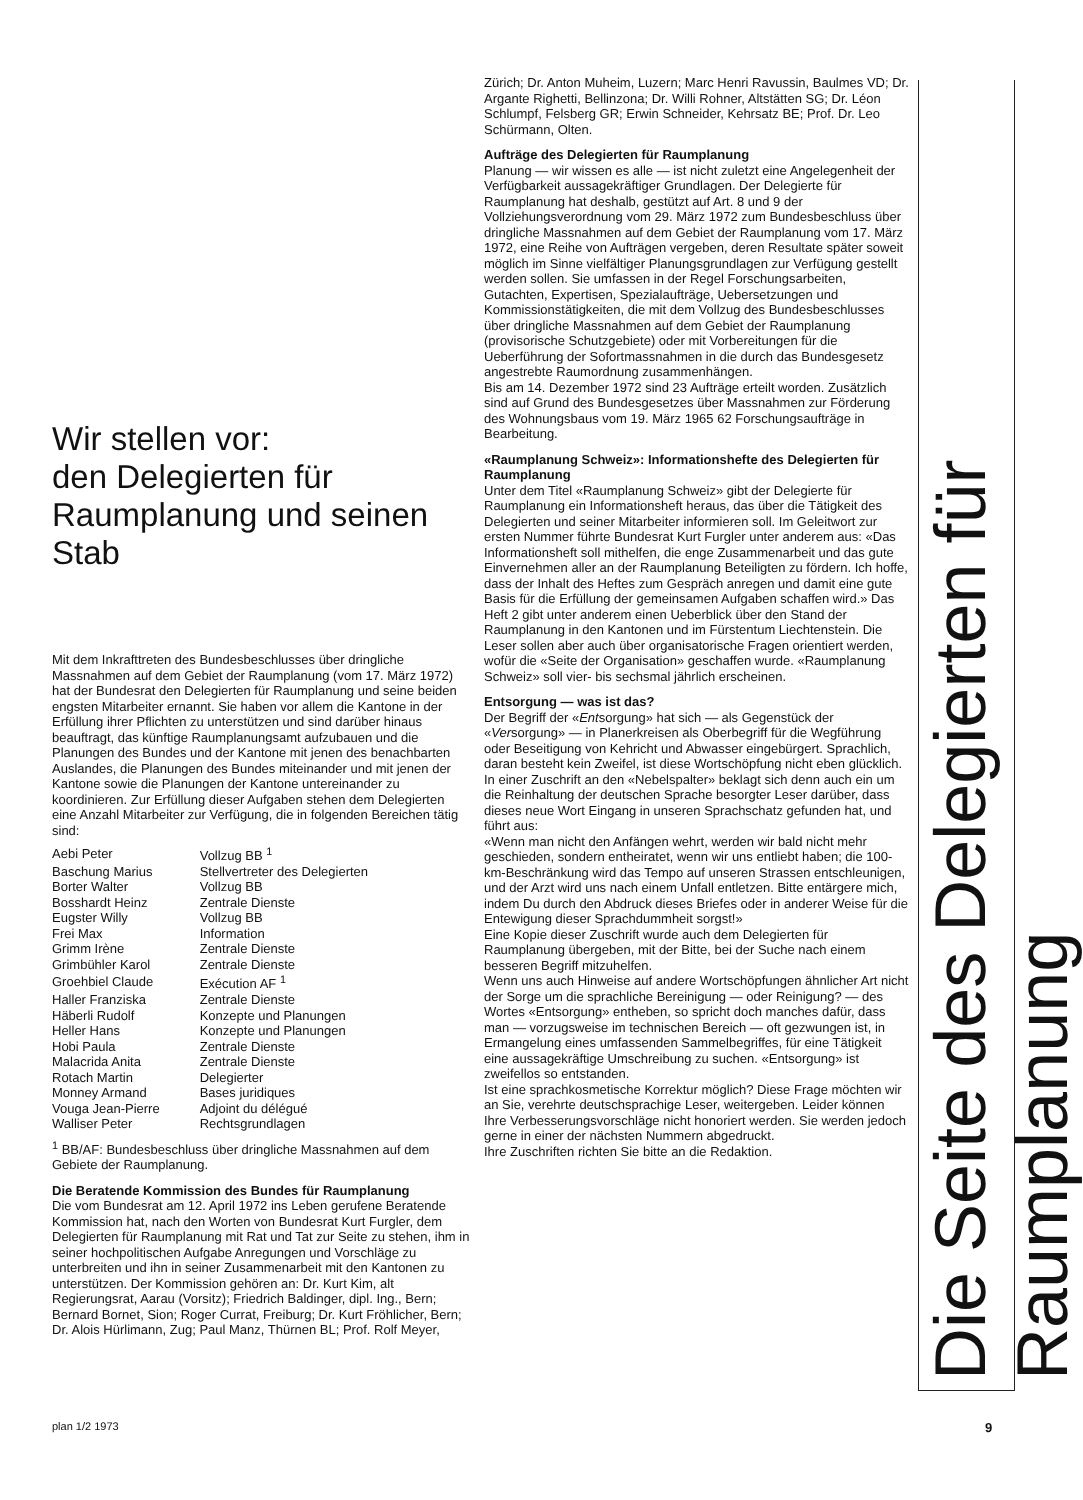Wir stellen vor:
den Delegierten für
Raumplanung und seinen
Stab
Mit dem Inkrafttreten des Bundesbeschlusses über dringliche Massnahmen auf dem Gebiet der Raumplanung (vom 17. März 1972) hat der Bundesrat den Delegierten für Raumplanung und seine beiden engsten Mitarbeiter ernannt. Sie haben vor allem die Kantone in der Erfüllung ihrer Pflichten zu unterstützen und sind darüber hinaus beauftragt, das künftige Raumplanungsamt aufzubauen und die Planungen des Bundes und der Kantone mit jenen des benachbarten Auslandes, die Planungen des Bundes miteinander und mit jenen der Kantone sowie die Planungen der Kantone untereinander zu koordinieren. Zur Erfüllung dieser Aufgaben stehen dem Delegierten eine Anzahl Mitarbeiter zur Verfügung, die in folgenden Bereichen tätig sind:
| Aebi Peter | Vollzug BB <sup>1</sup> |
| Baschung Marius | Stellvertreter des Delegierten |
| Borter Walter | Vollzug BB |
| Bosshardt Heinz | Zentrale Dienste |
| Eugster Willy | Vollzug BB |
| Frei Max | Information |
| Grimm Irène | Zentrale Dienste |
| Grimbühler Karol | Zentrale Dienste |
| Groehbiel Claude | Exécution AF <sup>1</sup> |
| Haller Franziska | Zentrale Dienste |
| Häberli Rudolf | Konzepte und Planungen |
| Heller Hans | Konzepte und Planungen |
| Hobi Paula | Zentrale Dienste |
| Malacrida Anita | Zentrale Dienste |
| Rotach Martin | Delegierter |
| Monney Armand | Bases juridiques |
| Vouga Jean-Pierre | Adjoint du délégué |
| Walliser Peter | Rechtsgrundlagen |
<sup>1</sup> BB/AF: Bundesbeschluss über dringliche Massnahmen auf dem Gebiete der Raumplanung.
Die Beratende Kommission des Bundes für Raumplanung
Die vom Bundesrat am 12. April 1972 ins Leben gerufene Beratende Kommission hat, nach den Worten von Bundesrat Kurt Furgler, dem Delegierten für Raumplanung mit Rat und Tat zur Seite zu stehen, ihm in seiner hochpolitischen Aufgabe Anregungen und Vorschläge zu unterbreiten und ihn in seiner Zusammenarbeit mit den Kantonen zu unterstützen. Der Kommission gehören an: Dr. Kurt Kim, alt Regierungsrat, Aarau (Vorsitz); Friedrich Baldinger, dipl. Ing., Bern; Bernard Bornet, Sion; Roger Currat, Freiburg; Dr. Kurt Fröhlicher, Bern; Dr. Alois Hürlimann, Zug; Paul Manz, Thürnen BL; Prof. Rolf Meyer,
Zürich; Dr. Anton Muheim, Luzern; Marc Henri Ravussin, Baulmes VD; Dr. Argante Righetti, Bellinzona; Dr. Willi Rohner, Altstätten SG; Dr. Léon Schlumpf, Felsberg GR; Erwin Schneider, Kehrsatz BE; Prof. Dr. Leo Schürmann, Olten.
Aufträge des Delegierten für Raumplanung
Planung — wir wissen es alle — ist nicht zuletzt eine Angelegenheit der Verfügbarkeit aussagekräftiger Grundlagen. Der Delegierte für Raumplanung hat deshalb, gestützt auf Art. 8 und 9 der Vollziehungsverordnung vom 29. März 1972 zum Bundesbeschluss über dringliche Massnahmen auf dem Gebiet der Raumplanung vom 17. März 1972, eine Reihe von Aufträgen vergeben, deren Resultate später soweit möglich im Sinne vielfältiger Planungsgrundlagen zur Verfügung gestellt werden sollen. Sie umfassen in der Regel Forschungsarbeiten, Gutachten, Expertisen, Spezialaufträge, Uebersetzungen und Kommissionstätigkeiten, die mit dem Vollzug des Bundesbeschlusses über dringliche Massnahmen auf dem Gebiet der Raumplanung (provisorische Schutzgebiete) oder mit Vorbereitungen für die Ueberführung der Sofortmassnahmen in die durch das Bundesgesetz angestrebte Raumordnung zusammenhängen.
Bis am 14. Dezember 1972 sind 23 Aufträge erteilt worden. Zusätzlich sind auf Grund des Bundesgesetzes über Massnahmen zur Förderung des Wohnungsbaus vom 19. März 1965 62 Forschungsaufträge in Bearbeitung.
«Raumplanung Schweiz»: Informationshefte des Delegierten für Raumplanung
Unter dem Titel «Raumplanung Schweiz» gibt der Delegierte für Raumplanung ein Informationsheft heraus, das über die Tätigkeit des Delegierten und seiner Mitarbeiter informieren soll. Im Geleitwort zur ersten Nummer führte Bundesrat Kurt Furgler unter anderem aus: «Das Informationsheft soll mithelfen, die enge Zusammenarbeit und das gute Einvernehmen aller an der Raumplanung Beteiligten zu fördern. Ich hoffe, dass der Inhalt des Heftes zum Gespräch anregen und damit eine gute Basis für die Erfüllung der gemeinsamen Aufgaben schaffen wird.» Das Heft 2 gibt unter anderem einen Ueberblick über den Stand der Raumplanung in den Kantonen und im Fürstentum Liechtenstein. Die Leser sollen aber auch über organisatorische Fragen orientiert werden, wofür die «Seite der Organisation» geschaffen wurde. «Raumplanung Schweiz» soll vier- bis sechsmal jährlich erscheinen.
Entsorgung — was ist das?
Der Begriff der «Entsorgung» hat sich — als Gegenstück der «Versorgung» — in Planerkreisen als Oberbegriff für die Wegführung oder Beseitigung von Kehricht und Abwasser eingebürgert. Sprachlich, daran besteht kein Zweifel, ist diese Wortschöpfung nicht eben glücklich.
In einer Zuschrift an den «Nebelspalter» beklagt sich denn auch ein um die Reinhaltung der deutschen Sprache besorgter Leser darüber, dass dieses neue Wort Eingang in unseren Sprachschatz gefunden hat, und führt aus:
«Wenn man nicht den Anfängen wehrt, werden wir bald nicht mehr geschieden, sondern entheiratet, wenn wir uns entliebt haben; die 100-km-Beschränkung wird das Tempo auf unseren Strassen entschleunigen, und der Arzt wird uns nach einem Unfall entletzen. Bitte entärgere mich, indem Du durch den Abdruck dieses Briefes oder in anderer Weise für die Entewigung dieser Sprachdummheit sorgst!»
Eine Kopie dieser Zuschrift wurde auch dem Delegierten für Raumplanung übergeben, mit der Bitte, bei der Suche nach einem besseren Begriff mitzuhelfen.
Wenn uns auch Hinweise auf andere Wortschöpfungen ähnlicher Art nicht der Sorge um die sprachliche Bereinigung — oder Reinigung? — des Wortes «Entsorgung» entheben, so spricht doch manches dafür, dass man — vorzugsweise im technischen Bereich — oft gezwungen ist, in Ermangelung eines umfassenden Sammelbegriffes, für eine Tätigkeit eine aussagekräftige Umschreibung zu suchen. «Entsorgung» ist zweifellos so entstanden.
Ist eine sprachkosmetische Korrektur möglich? Diese Frage möchten wir an Sie, verehrte deutschsprachige Leser, weitergeben. Leider können Ihre Verbesserungsvorschläge nicht honoriert werden. Sie werden jedoch gerne in einer der nächsten Nummern abgedruckt.
Ihre Zuschriften richten Sie bitte an die Redaktion.
Die Seite des Delegierten für Raumplanung
plan 1/2 1973 9